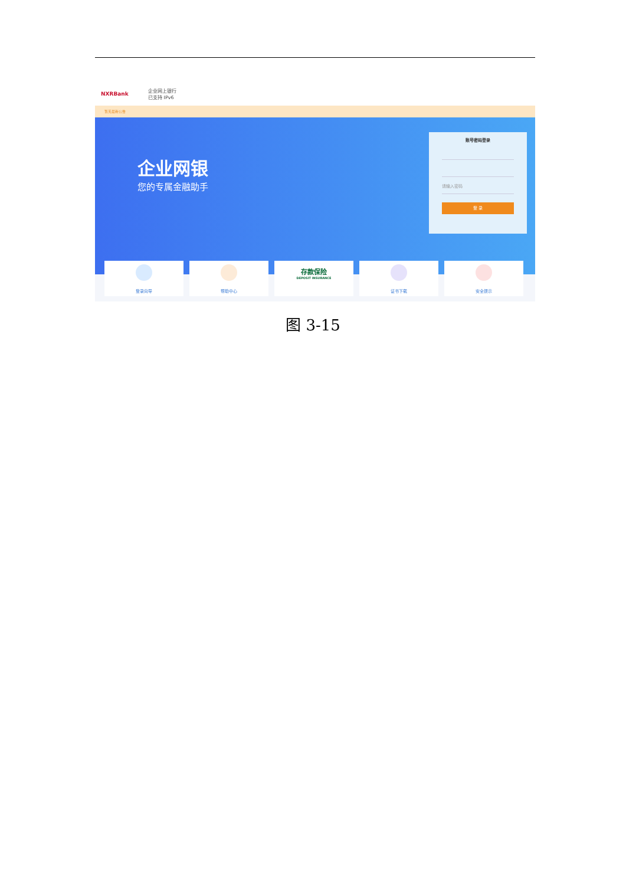NXRBank
企业网上银行
已支持 IPv6
暂无最新公告
企业网银
您的专属金融助手
账号密码登录
请输入密码
登 录
登录向导 帮助中心
存款保险
DEPOSIT INSURANCE
证书下载 安全提示
图 3-15